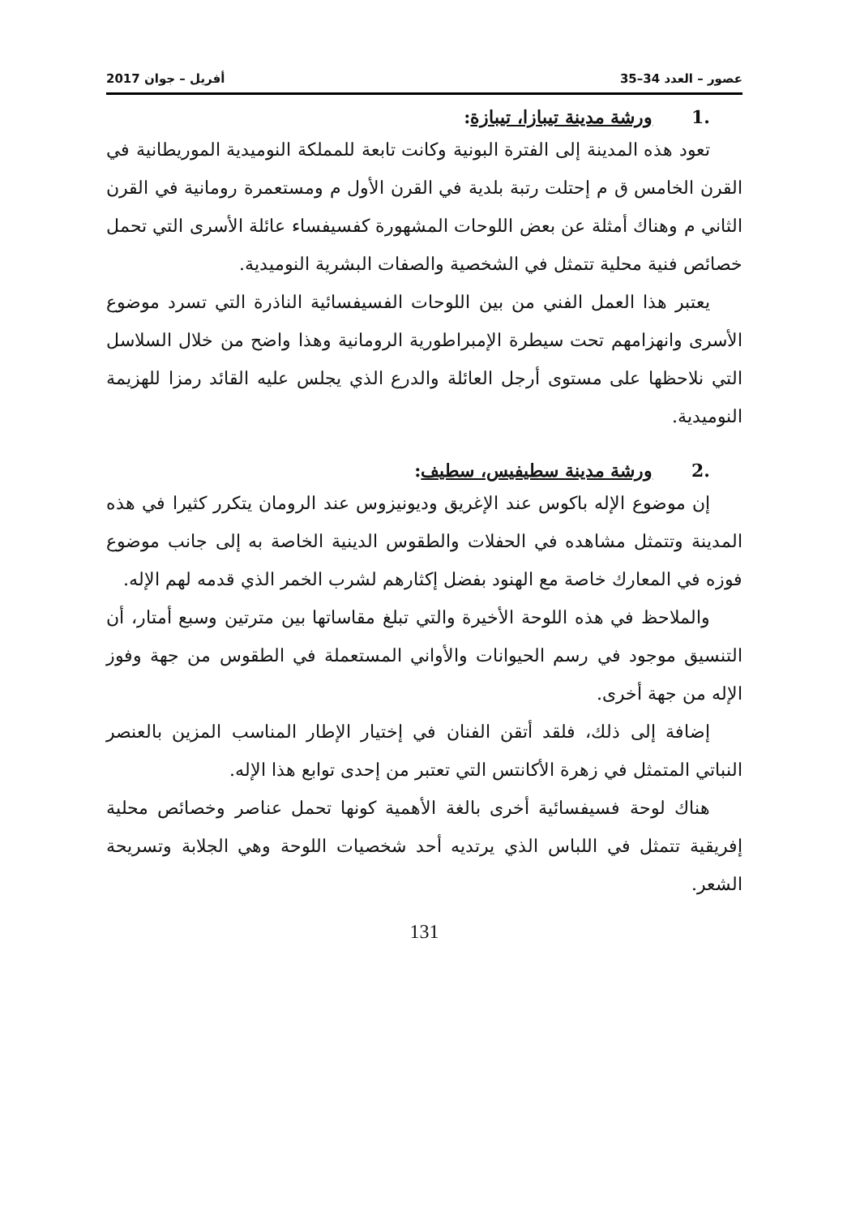عصور – العدد 34–35 أفريل – جوان 2017
.1 ورشة مدينة تيبازا، تيبازة:
تعود هذه المدينة إلى الفترة البونية وكانت تابعة للمملكة النوميدية الموريطانية في القرن الخامس ق م إحتلت رتبة بلدية في القرن الأول م ومستعمرة رومانية في القرن الثاني م وهناك أمثلة عن بعض اللوحات المشهورة كفسيفساء عائلة الأسرى التي تحمل خصائص فنية محلية تتمثل في الشخصية والصفات البشرية النوميدية.
يعتبر هذا العمل الفني من بين اللوحات الفسيفسائية الناذرة التي تسرد موضوع الأسرى وانهزامهم تحت سيطرة الإمبراطورية الرومانية وهذا واضح من خلال السلاسل التي نلاحظها على مستوى أرجل العائلة والدرع الذي يجلس عليه القائد رمزا للهزيمة النوميدية.
.2 ورشة مدينة سطيفيس، سطيف:
إن موضوع الإله باكوس عند الإغريق وديونيزوس عند الرومان يتكرر كثيرا في هذه المدينة وتتمثل مشاهده في الحفلات والطقوس الدينية الخاصة به إلى جانب موضوع فوزه في المعارك خاصة مع الهنود بفضل إكثارهم لشرب الخمر الذي قدمه لهم الإله.
والملاحظ في هذه اللوحة الأخيرة والتي تبلغ مقاساتها بين مترتين وسبع أمتار، أن التنسيق موجود في رسم الحيوانات والأواني المستعملة في الطقوس من جهة وفوز الإله من جهة أخرى.
إضافة إلى ذلك، فلقد أتقن الفنان في إختيار الإطار المناسب المزين بالعنصر النباتي المتمثل في زهرة الأكانتس التي تعتبر من إحدى توابع هذا الإله.
هناك لوحة فسيفسائية أخرى بالغة الأهمية كونها تحمل عناصر وخصائص محلية إفريقية تتمثل في اللباس الذي يرتديه أحد شخصيات اللوحة وهي الجلابة وتسريحة الشعر.
131